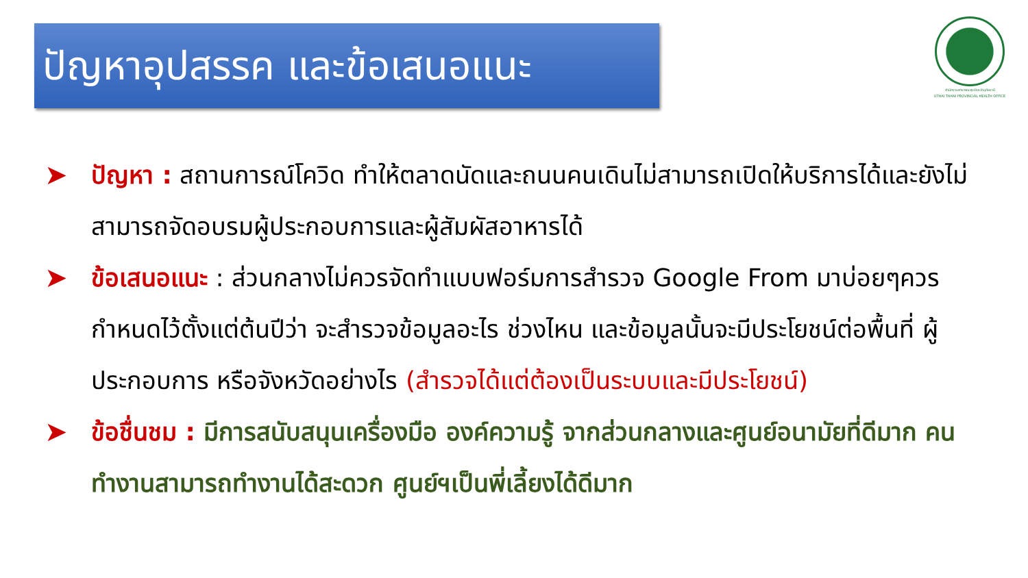ปัญหาอุปสรรค และข้อเสนอแนะ
สำนักงานสาธารณสุขจังหวัดอุทัยธานี
UTHAI THANI PROVINCIAL HEALTH OFFICE
➤ ปัญหา : สถานการณ์โควิด ทำให้ตลาดนัดและถนนคนเดินไม่สามารถเปิดให้บริการได้และยังไม่สามารถจัดอบรมผู้ประกอบการและผู้สัมผัสอาหารได้
➤ ข้อเสนอแนะ : ส่วนกลางไม่ควรจัดทำแบบฟอร์มการสำรวจ Google From มาบ่อยๆควรกำหนดไว้ตั้งแต่ต้นปีว่า จะสำรวจข้อมูลอะไร ช่วงไหน และข้อมูลนั้นจะมีประโยชน์ต่อพื้นที่ ผู้ประกอบการ หรือจังหวัดอย่างไร (สำรวจได้แต่ต้องเป็นระบบและมีประโยชน์)
➤ ข้อชื่นชม : มีการสนับสนุนเครื่องมือ องค์ความรู้ จากส่วนกลางและศูนย์อนามัยที่ดีมาก คนทำงานสามารถทำงานได้สะดวก ศูนย์ฯเป็นพี่เลี้ยงได้ดีมาก